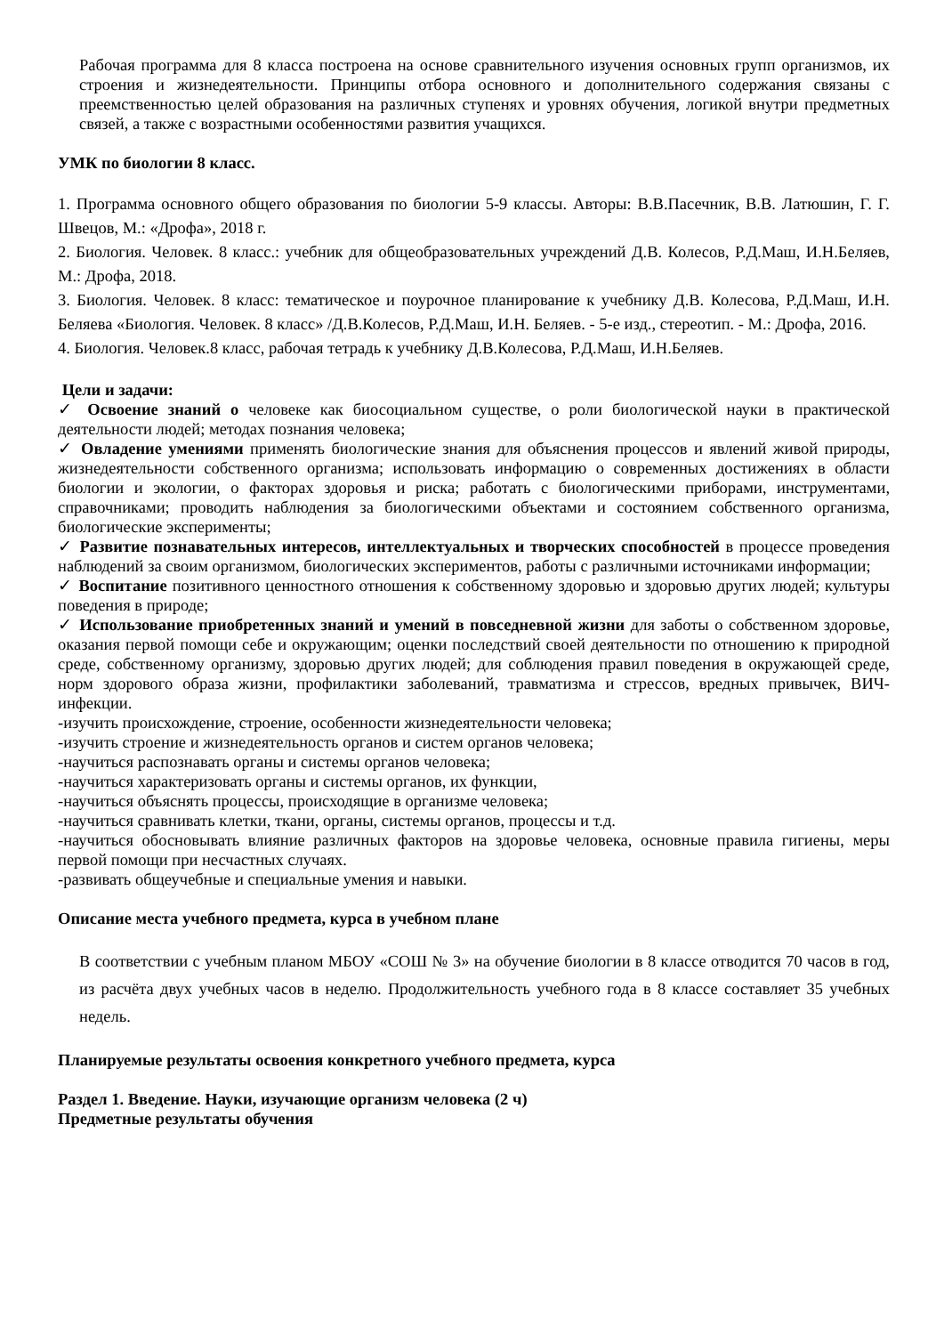Рабочая программа для 8 класса построена на основе сравнительного изучения основных групп организмов, их строения и жизнедеятельности. Принципы отбора основного и дополнительного содержания связаны с преемственностью целей образования на различных ступенях и уровнях обучения, логикой внутри предметных связей, а также с возрастными особенностями развития учащихся.
УМК по биологии 8 класс.
1. Программа основного общего образования по биологии 5-9 классы. Авторы: В.В.Пасечник, В.В. Латюшин, Г. Г. Швецов, М.: «Дрофа», 2018 г.
2. Биология. Человек. 8 класс.: учебник для общеобразовательных учреждений Д.В. Колесов, Р.Д.Маш, И.Н.Беляев, М.: Дрофа, 2018.
3. Биология. Человек. 8 класс: тематическое и поурочное планирование к учебнику Д.В. Колесова, Р.Д.Маш, И.Н. Беляева «Биология. Человек. 8 класс» /Д.В.Колесов, Р.Д.Маш, И.Н. Беляев. - 5-е изд., стереотип. - М.: Дрофа, 2016.
4. Биология. Человек.8 класс, рабочая тетрадь к учебнику Д.В.Колесова, Р.Д.Маш, И.Н.Беляев.
Цели и задачи:
✓ Освоение знаний о человеке как биосоциальном существе, о роли биологической науки в практической деятельности людей; методах познания человека;
✓ Овладение умениями применять биологические знания для объяснения процессов и явлений живой природы, жизнедеятельности собственного организма; использовать информацию о современных достижениях в области биологии и экологии, о факторах здоровья и риска; работать с биологическими приборами, инструментами, справочниками; проводить наблюдения за биологическими объектами и состоянием собственного организма, биологические эксперименты;
✓ Развитие познавательных интересов, интеллектуальных и творческих способностей в процессе проведения наблюдений за своим организмом, биологических экспериментов, работы с различными источниками информации;
✓ Воспитание позитивного ценностного отношения к собственному здоровью и здоровью других людей; культуры поведения в природе;
✓ Использование приобретенных знаний и умений в повседневной жизни для заботы о собственном здоровье, оказания первой помощи себе и окружающим; оценки последствий своей деятельности по отношению к природной среде, собственному организму, здоровью других людей; для соблюдения правил поведения в окружающей среде, норм здорового образа жизни, профилактики заболеваний, травматизма и стрессов, вредных привычек, ВИЧ-инфекции.
-изучить происхождение, строение, особенности жизнедеятельности человека;
-изучить строение и жизнедеятельность органов и систем органов человека;
-научиться распознавать органы и системы органов человека;
-научиться характеризовать органы и системы органов, их функции,
-научиться объяснять процессы, происходящие в организме человека;
-научиться сравнивать клетки, ткани, органы, системы органов, процессы и т.д.
-научиться обосновывать влияние различных факторов на здоровье человека, основные правила гигиены, меры первой помощи при несчастных случаях.
-развивать общеучебные и специальные умения и навыки.
Описание места учебного предмета, курса в учебном плане
В соответствии с учебным планом МБОУ «СОШ № 3» на обучение биологии в 8 классе отводится 70 часов в год, из расчёта двух учебных часов в неделю. Продолжительность учебного года в 8 классе составляет 35 учебных недель.
Планируемые результаты освоения конкретного учебного предмета, курса
Раздел 1. Введение. Науки, изучающие организм человека (2 ч)
Предметные результаты обучения